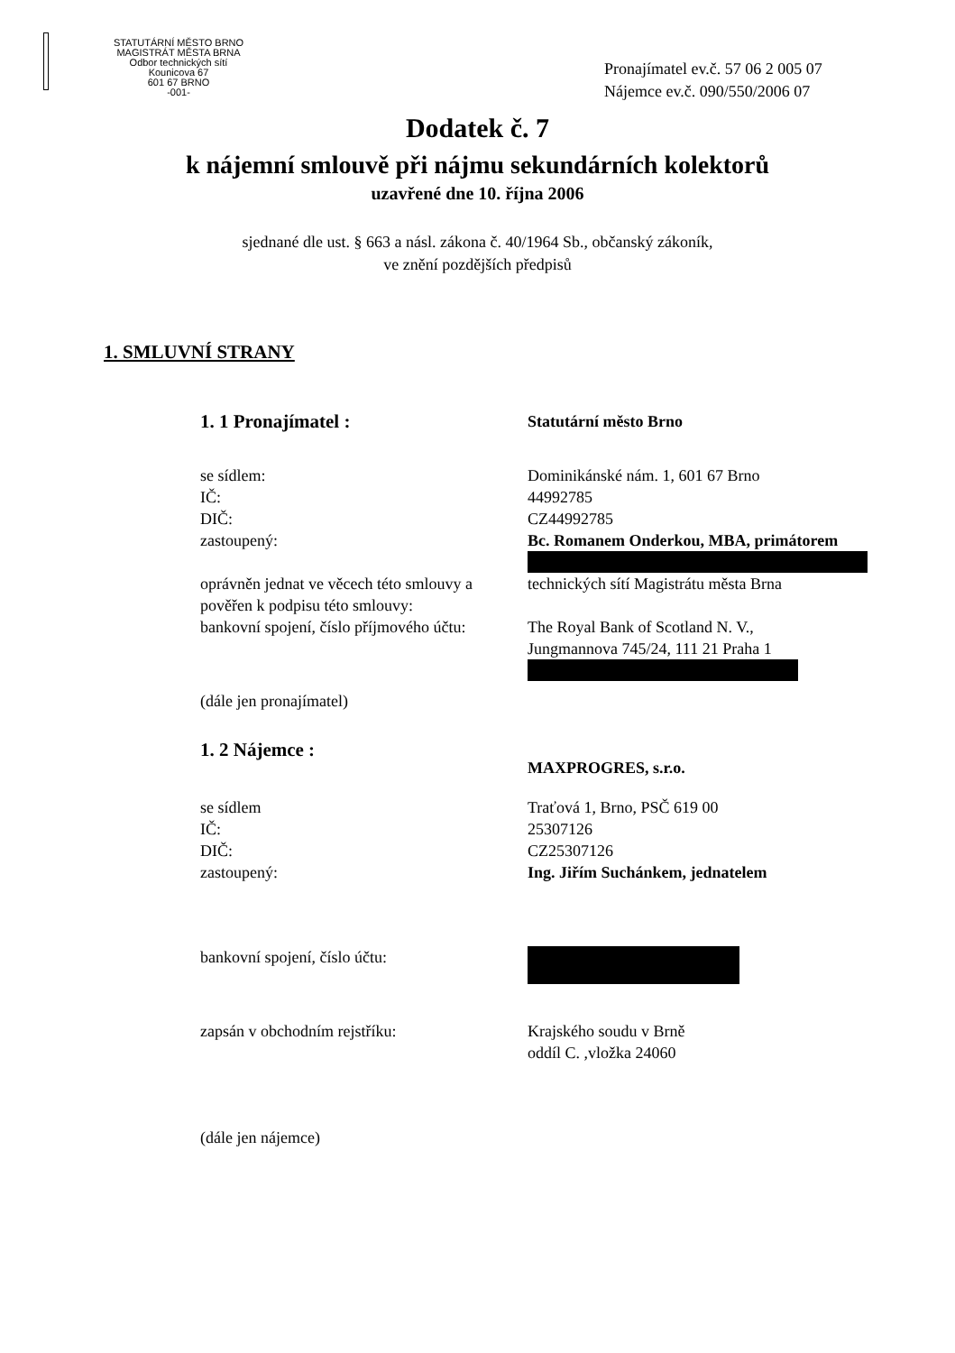STATUTÁRNÍ MĚSTO BRNO
MAGISTRÁT MĚSTA BRNA
Odbor technických sítí
Kounicova 67
601 67 BRNO
-001-
Pronajímatel ev.č. 57 06 2 005 07
Nájemce ev.č. 090/550/2006 07
Dodatek č. 7
k nájemní smlouvě při nájmu sekundárních kolektorů
uzavřené dne 10. října 2006
sjednané dle ust. § 663 a násl. zákona č. 40/1964 Sb., občanský zákoník,
ve znění pozdějších předpisů
1. SMLUVNÍ STRANY
1. 1 Pronajímatel :
Statutární město Brno
se sídlem:
IČ:
DIČ:
zastoupený:
oprávněn jednat ve věcech této smlouvy a pověřen k podpisu této smlouvy:
bankovní spojení, číslo příjmového účtu:
Dominikánské nám. 1, 601 67 Brno
44992785
CZ44992785
Bc. Romanem Onderkou, MBA, primátorem
technických sítí Magistrátu města Brna
The Royal Bank of Scotland N. V.,
Jungmannova 745/24, 111 21 Praha 1
(dále jen pronajímatel)
1. 2 Nájemce :
MAXPROGRES, s.r.o.
se sídlem
IČ:
DIČ:
zastoupený:
Traťová 1, Brno, PSČ 619 00
25307126
CZ25307126
Ing. Jiřím Suchánkem, jednatelem
bankovní spojení, číslo účtu:
zapsán v obchodním rejstříku: Krajského soudu v Brně
oddíl C. ,vložka 24060
(dále jen nájemce)